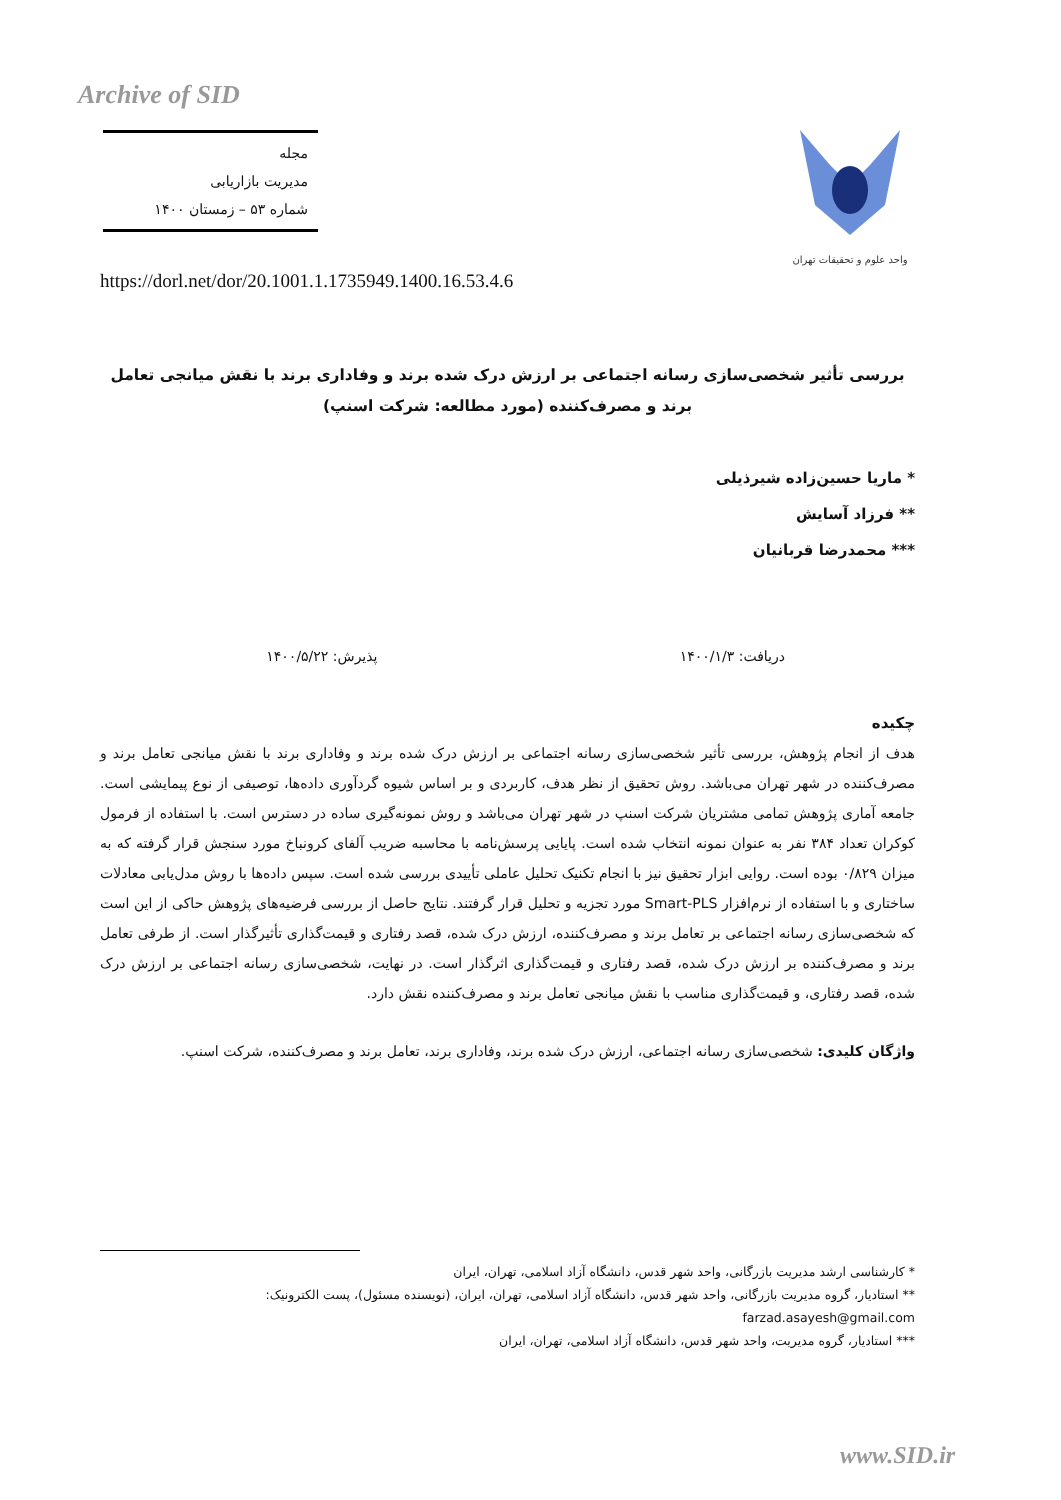Archive of SID
مجله
مدیریت بازاریابی
شماره ۵۳ – زمستان ۱۴۰۰
واحد علوم و تحقیقات تهران
https://dorl.net/dor/20.1001.1.1735949.1400.16.53.4.6
بررسی تأثیر شخصی‌سازی رسانه اجتماعی بر ارزش درک شده برند و وفاداری برند با نقش میانجی تعامل برند و مصرف‌کننده (مورد مطالعه: شرکت اسنپ)
* ماریا حسین‌زاده شیرذیلی
** فرزاد آسایش
*** محمدرضا قربانیان
دریافت: ۱۴۰۰/۱/۳ پذیرش: ۱۴۰۰/۵/۲۲
چکیده
هدف از انجام پژوهش، بررسی تأثیر شخصی‌سازی رسانه اجتماعی بر ارزش درک شده برند و وفاداری برند با نقش میانجی تعامل برند و مصرف‌کننده در شهر تهران می‌باشد. روش تحقیق از نظر هدف، کاربردی و بر اساس شیوه گردآوری داده‌ها، توصیفی از نوع پیمایشی است. جامعه آماری پژوهش تمامی مشتریان شرکت اسنپ در شهر تهران می‌باشد و روش نمونه‌گیری ساده در دسترس است. با استفاده از فرمول کوکران تعداد ۳۸۴ نفر به عنوان نمونه انتخاب شده است. پایایی پرسش‌نامه با محاسبه ضریب آلفای کرونباخ مورد سنجش قرار گرفته که به میزان ۰/۸۲۹ بوده است. روایی ابزار تحقیق نیز با انجام تکنیک تحلیل عاملی تأییدی بررسی شده است. سپس داده‌ها با روش مدل‌یابی معادلات ساختاری و با استفاده از نرم‌افزار Smart-PLS مورد تجزیه و تحلیل قرار گرفتند. نتایج حاصل از بررسی فرضیه‌های پژوهش حاکی از این است که شخصی‌سازی رسانه اجتماعی بر تعامل برند و مصرف‌کننده، ارزش درک شده، قصد رفتاری و قیمت‌گذاری تأثیرگذار است. از طرفی تعامل برند و مصرف‌کننده بر ارزش درک شده، قصد رفتاری و قیمت‌گذاری اثرگذار است. در نهایت، شخصی‌سازی رسانه اجتماعی بر ارزش درک شده، قصد رفتاری، و قیمت‌گذاری مناسب با نقش میانجی تعامل برند و مصرف‌کننده نقش دارد.
واژگان کلیدی: شخصی‌سازی رسانه اجتماعی، ارزش درک شده برند، وفاداری برند، تعامل برند و مصرف‌کننده، شرکت اسنپ.
* کارشناسی ارشد مدیریت بازرگانی، واحد شهر قدس، دانشگاه آزاد اسلامی، تهران، ایران
** استادیار، گروه مدیریت بازرگانی، واحد شهر قدس، دانشگاه آزاد اسلامی، تهران، ایران، (نویسنده مسئول)، پست الکترونیک: farzad.asayesh@gmail.com
*** استادیار، گروه مدیریت، واحد شهر قدس، دانشگاه آزاد اسلامی، تهران، ایران
www.SID.ir